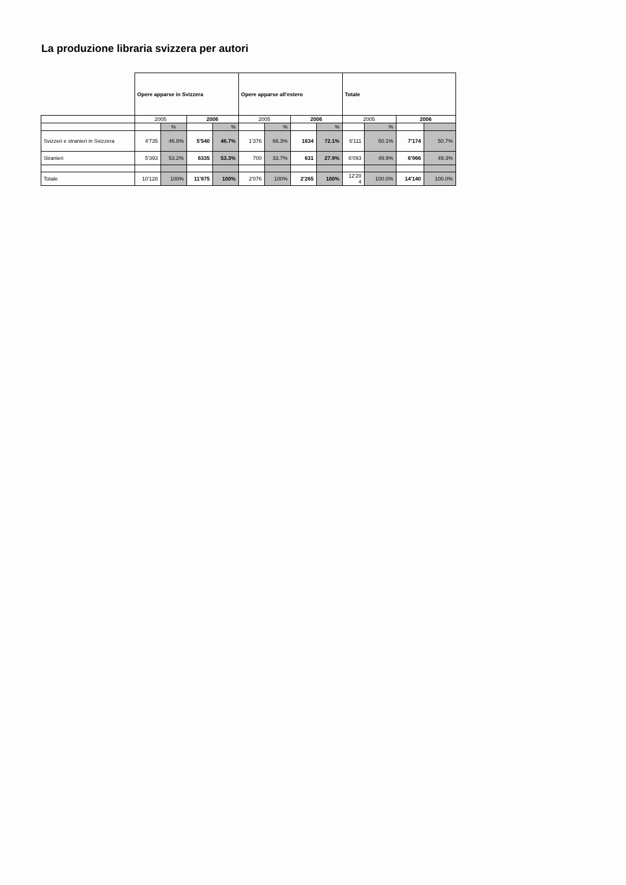La produzione libraria svizzera per autori
| | Opere apparse in Svizzera | | | | Opere apparse all'estero | | | | Totale | | | |
| | 2005 | | 2006 | | 2005 | | 2006 | | 2005 | | 2006 | |
| | | % | | % | | % | | % | | % | | |
| Svizzeri e stranieri in Svizzera | 4'735 | 46.8% | 5'540 | 46.7% | 1'376 | 66.3% | 1634 | 72.1% | 6'111 | 50.1% | 7'174 | 50.7% |
| Stranieri | 5'393 | 53.2% | 6335 | 53.3% | 700 | 33.7% | 631 | 27.9% | 6'093 | 49.9% | 6'966 | 49.3% |
| Totale | 10'128 | 100% | 11'875 | 100% | 2'076 | 100% | 2'265 | 100% | 12'20 4 | 100.0% | 14'140 | 100.0% |